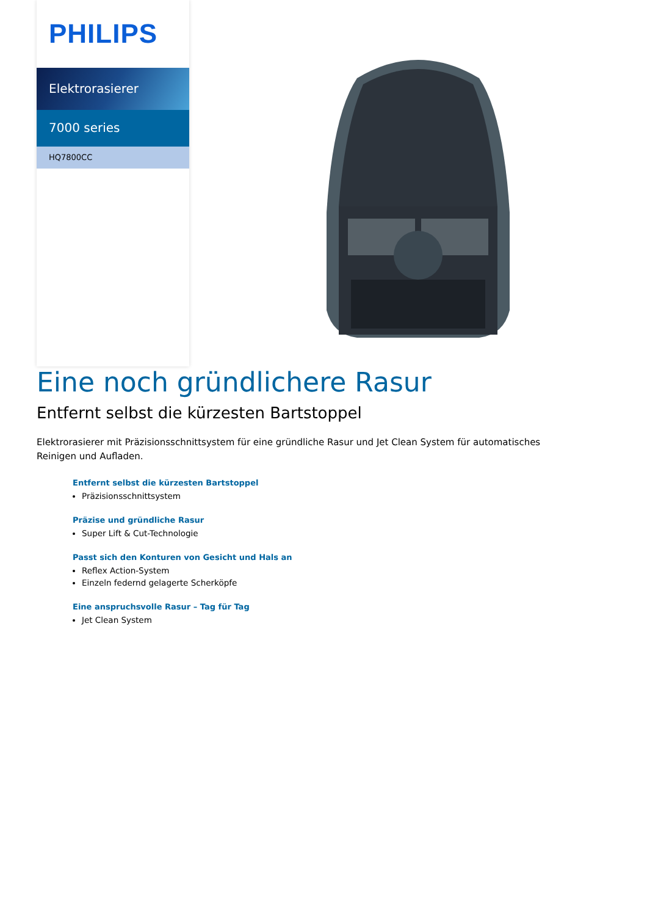PHILIPS
Elektrorasierer
7000 series
HQ7800CC
Eine noch gründlichere Rasur
Entfernt selbst die kürzesten Bartstoppel
Elektrorasierer mit Präzisionsschnittsystem für eine gründliche Rasur und Jet Clean System für automatisches Reinigen und Aufladen.
Entfernt selbst die kürzesten Bartstoppel
Präzisionsschnittsystem
Präzise und gründliche Rasur
Super Lift & Cut-Technologie
Passt sich den Konturen von Gesicht und Hals an
Reflex Action-System
Einzeln federnd gelagerte Scherköpfe
Eine anspruchsvolle Rasur – Tag für Tag
Jet Clean System